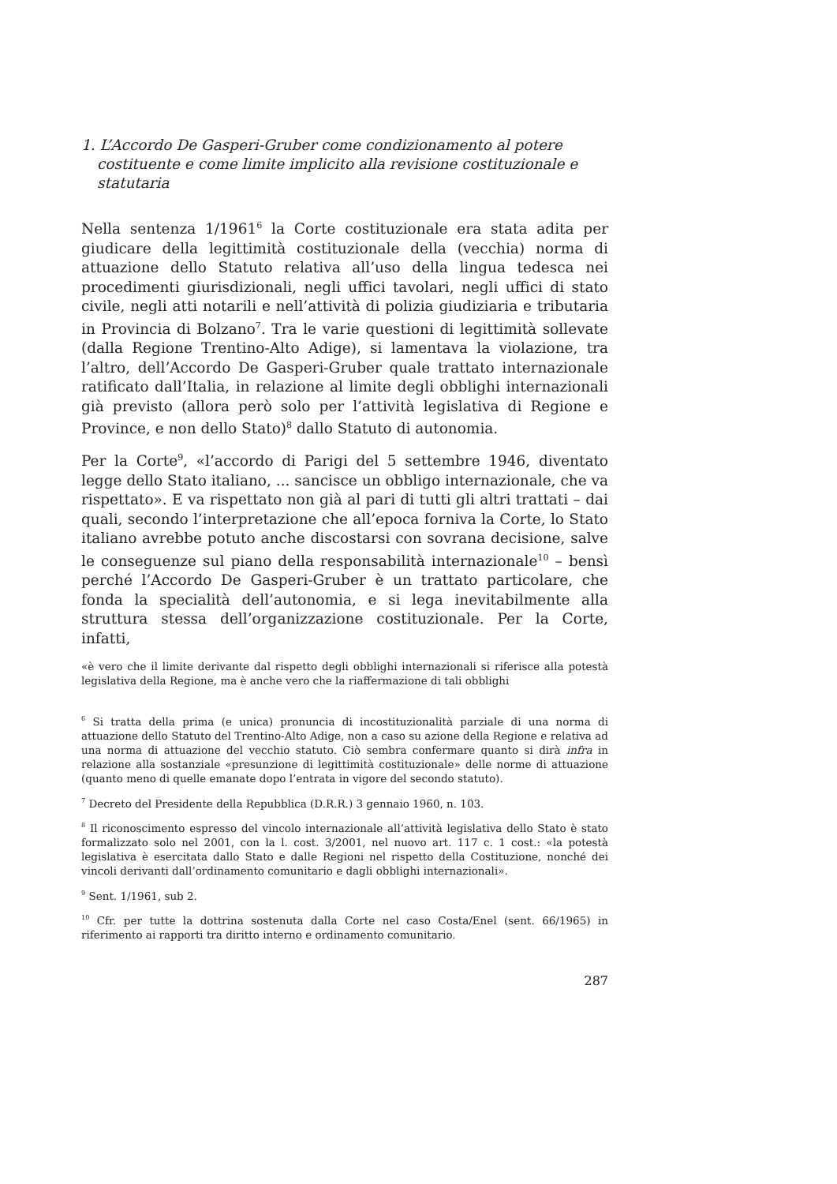1. L’Accordo De Gasperi-Gruber come condizionamento al potere costituente e come limite implicito alla revisione costituzionale e statutaria
Nella sentenza 1/1961<sup>6</sup> la Corte costituzionale era stata adita per giudicare della legittimità costituzionale della (vecchia) norma di attuazione dello Statuto relativa all’uso della lingua tedesca nei procedimenti giurisdizionali, negli uffici tavolari, negli uffici di stato civile, negli atti notarili e nell’attività di polizia giudiziaria e tributaria in Provincia di Bolzano<sup>7</sup>. Tra le varie questioni di legittimità sollevate (dalla Regione Trentino-Alto Adige), si lamentava la violazione, tra l’altro, dell’Accordo De Gasperi-Gruber quale trattato internazionale ratificato dall’Italia, in relazione al limite degli obblighi internazionali già previsto (allora però solo per l’attività legislativa di Regione e Province, e non dello Stato)<sup>8</sup> dallo Statuto di autonomia.
Per la Corte<sup>9</sup>, «l’accordo di Parigi del 5 settembre 1946, diventato legge dello Stato italiano, ... sancisce un obbligo internazionale, che va rispettato». E va rispettato non già al pari di tutti gli altri trattati – dai quali, secondo l’interpretazione che all’epoca forniva la Corte, lo Stato italiano avrebbe potuto anche discostarsi con sovrana decisione, salve le conseguenze sul piano della responsabilità internazionale<sup>10</sup> – bensì perché l’Accordo De Gasperi-Gruber è un trattato particolare, che fonda la specialità dell’autonomia, e si lega inevitabilmente alla struttura stessa dell’organizzazione costituzionale. Per la Corte, infatti,
«è vero che il limite derivante dal rispetto degli obblighi internazionali si riferisce alla potestà legislativa della Regione, ma è anche vero che la riaffermazione di tali obblighi
<sup>6</sup> Si tratta della prima (e unica) pronuncia di incostituzionalità parziale di una norma di attuazione dello Statuto del Trentino-Alto Adige, non a caso su azione della Regione e relativa ad una norma di attuazione del vecchio statuto. Ciò sembra confermare quanto si dirà infra in relazione alla sostanziale «presunzione di legittimità costituzionale» delle norme di attuazione (quanto meno di quelle emanate dopo l’entrata in vigore del secondo statuto).
<sup>7</sup> Decreto del Presidente della Repubblica (D.R.R.) 3 gennaio 1960, n. 103.
<sup>8</sup> Il riconoscimento espresso del vincolo internazionale all’attività legislativa dello Stato è stato formalizzato solo nel 2001, con la l. cost. 3/2001, nel nuovo art. 117 c. 1 cost.: «la potestà legislativa è esercitata dallo Stato e dalle Regioni nel rispetto della Costituzione, nonché dei vincoli derivanti dall’ordinamento comunitario e dagli obblighi internazionali».
<sup>9</sup> Sent. 1/1961, sub 2.
<sup>10</sup> Cfr. per tutte la dottrina sostenuta dalla Corte nel caso Costa/Enel (sent. 66/1965) in riferimento ai rapporti tra diritto interno e ordinamento comunitario.
287